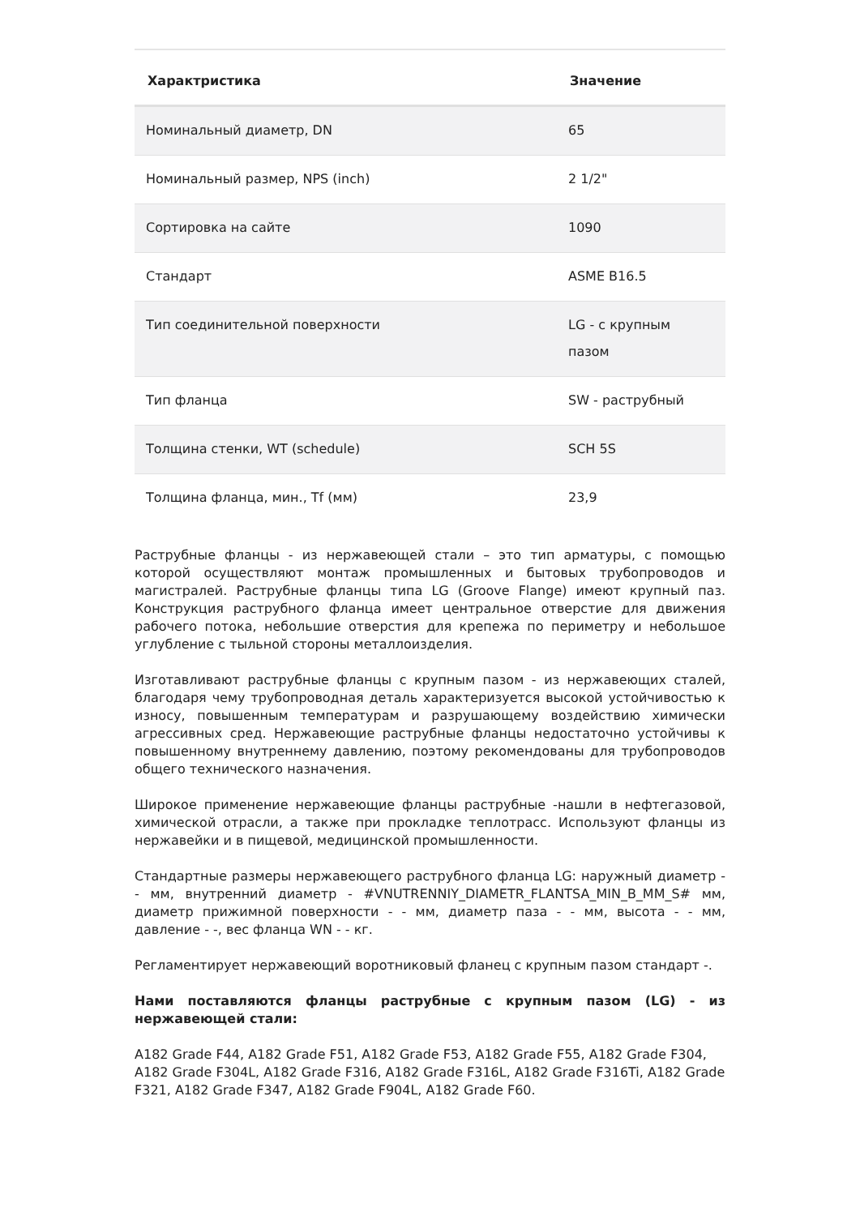| Характристика | Значение |
| --- | --- |
| Номинальный диаметр, DN | 65 |
| Номинальный размер, NPS (inch) | 2 1/2" |
| Сортировка на сайте | 1090 |
| Стандарт | ASME B16.5 |
| Тип соединительной поверхности | LG - с крупным пазом |
| Тип фланца | SW - раструбный |
| Толщина стенки, WT (schedule) | SCH 5S |
| Толщина фланца, мин., Tf (мм) | 23,9 |
Раструбные фланцы - из нержавеющей стали – это тип арматуры, с помощью которой осуществляют монтаж промышленных и бытовых трубопроводов и магистралей. Раструбные фланцы типа LG (Groove Flange) имеют крупный паз. Конструкция раструбного фланца имеет центральное отверстие для движения рабочего потока, небольшие отверстия для крепежа по периметру и небольшое углубление с тыльной стороны металлоизделия.
Изготавливают раструбные фланцы с крупным пазом - из нержавеющих сталей, благодаря чему трубопроводная деталь характеризуется высокой устойчивостью к износу, повышенным температурам и разрушающему воздействию химически агрессивных сред. Нержавеющие раструбные фланцы недостаточно устойчивы к повышенному внутреннему давлению, поэтому рекомендованы для трубопроводов общего технического назначения.
Широкое применение нержавеющие фланцы раструбные -нашли в нефтегазовой, химической отрасли, а также при прокладке теплотрасс. Используют фланцы из нержавейки и в пищевой, медицинской промышленности.
Стандартные размеры нержавеющего раструбного фланца LG: наружный диаметр - - мм, внутренний диаметр - #VNUTRENNIY_DIAMETR_FLANTSA_MIN_B_MM_S# мм, диаметр прижимной поверхности - - мм, диаметр паза - - мм, высота - - мм, давление - -, вес фланца WN - - кг.
Регламентирует нержавеющий воротниковый фланец с крупным пазом стандарт -.
Нами поставляются фланцы раструбные с крупным пазом (LG) - из нержавеющей стали:
A182 Grade F44, A182 Grade F51, A182 Grade F53, A182 Grade F55, A182 Grade F304, A182 Grade F304L, A182 Grade F316, A182 Grade F316L, A182 Grade F316Ti, A182 Grade F321, A182 Grade F347, A182 Grade F904L, A182 Grade F60.